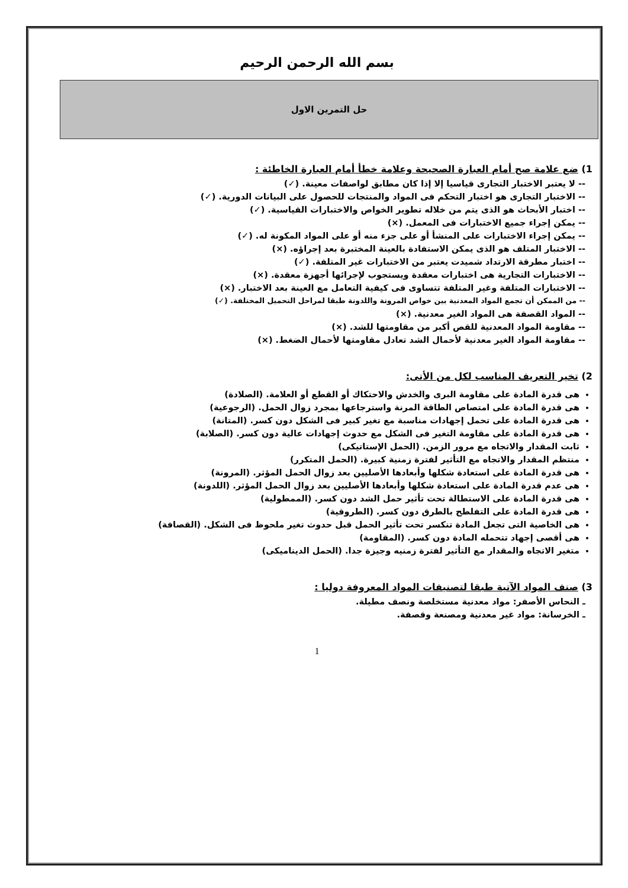بسم الله الرحمن الرحيم
حل التمرين الاول
1) ضع علامة صح أمام العبارة الصحيحة وعلامة خطأ أمام العبارة الخاطئة :
-- لا يعتبر الاختبار التجارى قياسيا إلا إذا كان مطابق لواصفات معينة. (✓)
-- الاختبار التجارى هو اختبار التحكم فى المواد والمنتجات للحصول على البيانات الدورية. (✓)
-- اختبار الأبحاث هو الذى يتم من خلاله تطوير الخواص والاختبارات القياسية. (✓)
-- يمكن إجراء جميع الاختبارات فى المعمل. (×)
-- يمكن إجراء الاختبارات على المنشأ أو على جزء منه أو على المواد المكونة له. (✓)
-- الاختبار المتلف هو الذى يمكن الاستفادة بالعينة المختبرة بعد إجراؤه. (×)
-- اختبار مطرقة الارتداد شميدت يعتبر من الاختبارات غير المتلفة. (✓)
-- الاختبارات التجارية هى اختبارات معقدة ويستجوب لإجرائها أجهزة معقدة. (×)
-- الاختبارات المتلفة وغير المتلفة تتساوى فى كيفية التعامل مع العينة بعد الاختبار. (×)
-- من الممكن أن تجمع المواد المعدنية بين خواص المرونة واللدونة طبقا لمراحل التحميل المختلفة. (✓)
-- المواد القصفة هى المواد الغير معدنية. (×)
-- مقاومة المواد المعدنية للقص أكبر من مقاومتها للشد. (×)
-- مقاومة المواد الغير معدنية لأحمال الشد تعادل مقاومتها لأحمال الضغط. (×)
2) تخير التعريف المناسب لكل من الأتى:
هى قدرة المادة على مقاومة البرى والخدش والاحتكاك أو القطع أو العلامة. (الصلادة)
هى قدرة المادة على امتصاص الطاقة المرنة واسترجاعها بمجرد زوال الحمل. (الرجوعية)
هى قدرة المادة على تحمل إجهادات مناسبة مع تغير كبير فى الشكل دون كسر. (المتانة)
هى قدرة المادة على مقاومة التغير فى الشكل مع حدوث إجهادات عالية دون كسر. (الصلابة)
ثابت المقدار والاتجاه مع مرور الزمن. (الحمل الإستاتيكى)
منتظم المقدار والاتجاه مع التأثير لفترة زمنية كبيرة. (الحمل المتكرر)
هى قدرة المادة على استعادة شكلها وأبعادها الأصليين بعد زوال الحمل المؤثر. (المرونة)
هى عدم قدرة المادة على استعادة شكلها وأبعادها الأصليين بعد زوال الحمل المؤثر. (اللدونة)
هى قدرة المادة على الاستطالة تحت تأثير حمل الشد دون كسر. (الممطولية)
هى قدرة المادة على التفلطح بالطرق دون كسر. (الطروقية)
هى الخاصية التى تجعل المادة تنكسر تحت تأثير الحمل قبل حدوث تغير ملحوظ فى الشكل. (القصافة)
هى أقصى إجهاد تتحمله المادة دون كسر. (المقاومة)
متغير الاتجاه والمقدار مع التأثير لفترة زمنيه وجيزة جدا. (الحمل الديناميكى)
3) صنف المواد الآتية طبقا لتصنيفات المواد المعروفة دوليا :
ـ النحاس الأصفر: مواد معدنية مستخلصة ونصف مطيلة.
ـ الخرسانة: مواد غير معدنية ومصنعة وقصفة.
1